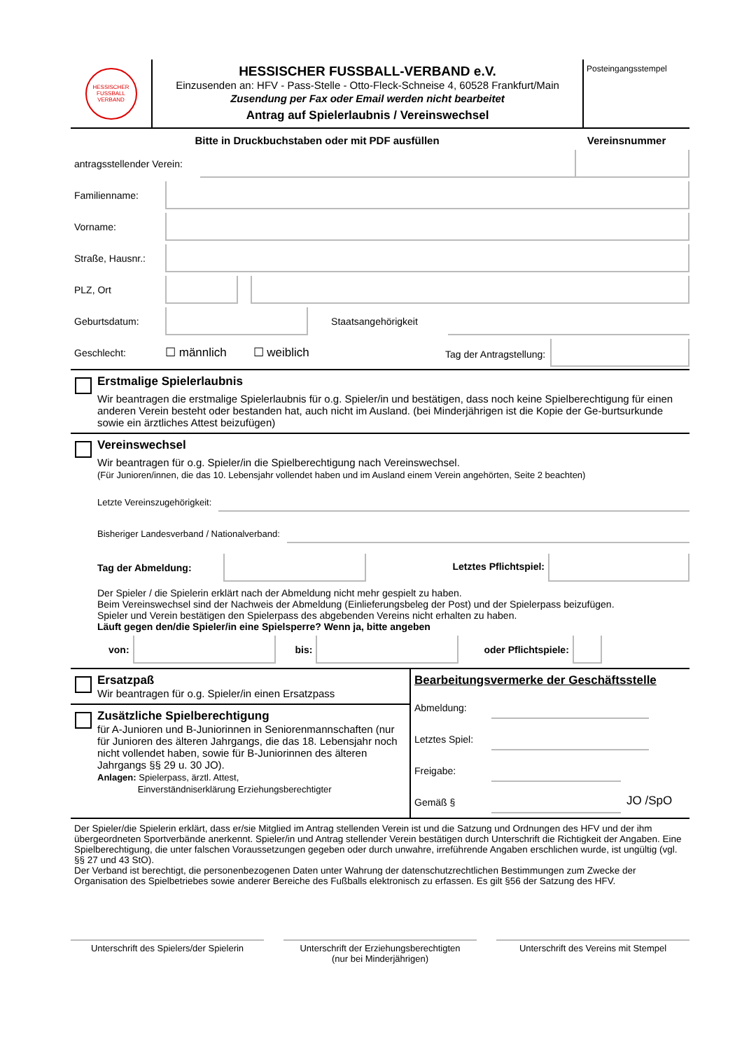HESSISCHER FUSSBALL VERBAND
HESSISCHER FUSSBALL-VERBAND e.V.
Einzusenden an: HFV - Pass-Stelle - Otto-Fleck-Schneise 4, 60528 Frankfurt/Main
Zusendung per Fax oder Email werden nicht bearbeitet
Antrag auf Spielerlaubnis / Vereinswechsel
Posteingangsstempel
Bitte in Druckbuchstaben oder mit PDF ausfüllen
Vereinsnummer
antragsstellender Verein:
Familienname:
Vorname:
Straße, Hausnr.:
PLZ, Ort
Geburtsdatum:
Staatsangehörigkeit
Geschlecht:
☐ männlich ☐ weiblich
Tag der Antragstellung:
Erstmalige Spielerlaubnis
Wir beantragen die erstmalige Spielerlaubnis für o.g. Spieler/in und bestätigen, dass noch keine Spielberechtigung für einen anderen Verein besteht oder bestanden hat, auch nicht im Ausland. (bei Minderjährigen ist die Kopie der Ge-burtsurkunde sowie ein ärztliches Attest beizufügen)
Vereinswechsel
Wir beantragen für o.g. Spieler/in die Spielberechtigung nach Vereinswechsel.
(Für Junioren/innen, die das 10. Lebensjahr vollendet haben und im Ausland einem Verein angehörten, Seite 2 beachten)
Letzte Vereinszugehörigkeit:
Bisheriger Landesverband / Nationalverband:
Tag der Abmeldung:
Letztes Pflichtspiel:
Der Spieler / die Spielerin erklärt nach der Abmeldung nicht mehr gespielt zu haben.
Beim Vereinswechsel sind der Nachweis der Abmeldung (Einlieferungsbeleg der Post) und der Spielerpass beizufügen.
Spieler und Verein bestätigen den Spielerpass des abgebenden Vereins nicht erhalten zu haben.
Läuft gegen den/die Spieler/in eine Spielsperre? Wenn ja, bitte angeben
von:
bis:
oder Pflichtspiele:
Ersatzpaß
Wir beantragen für o.g. Spieler/in einen Ersatzpass
Zusätzliche Spielberechtigung
für A-Junioren und B-Juniorinnen in Seniorenmannschaften (nur für Junioren des älteren Jahrgangs, die das 18. Lebensjahr noch nicht vollendet haben, sowie für B-Juniorinnen des älteren Jahrgangs §§ 29 u. 30 JO).
Anlagen: Spielerpass, ärztl. Attest,
Einverständniserklärung Erziehungsberechtigter
Bearbeitungsvermerke der Geschäftsstelle
Abmeldung:
Letztes Spiel:
Freigabe:
Gemäß §
JO /SpO
Der Spieler/die Spielerin erklärt, dass er/sie Mitglied im Antrag stellenden Verein ist und die Satzung und Ordnungen des HFV und der ihm übergeordneten Sportverbände anerkennt. Spieler/in und Antrag stellender Verein bestätigen durch Unterschrift die Richtigkeit der Angaben. Eine Spielberechtigung, die unter falschen Voraussetzungen gegeben oder durch unwahre, irreführende Angaben erschlichen wurde, ist ungültig (vgl. §§ 27 und 43 StO).
Der Verband ist berechtigt, die personenbezogenen Daten unter Wahrung der datenschutzrechtlichen Bestimmungen zum Zwecke der Organisation des Spielbetriebes sowie anderer Bereiche des Fußballs elektronisch zu erfassen. Es gilt §56 der Satzung des HFV.
Unterschrift des Spielers/der Spielerin
Unterschrift der Erziehungsberechtigten
(nur bei Minderjährigen)
Unterschrift des Vereins mit Stempel